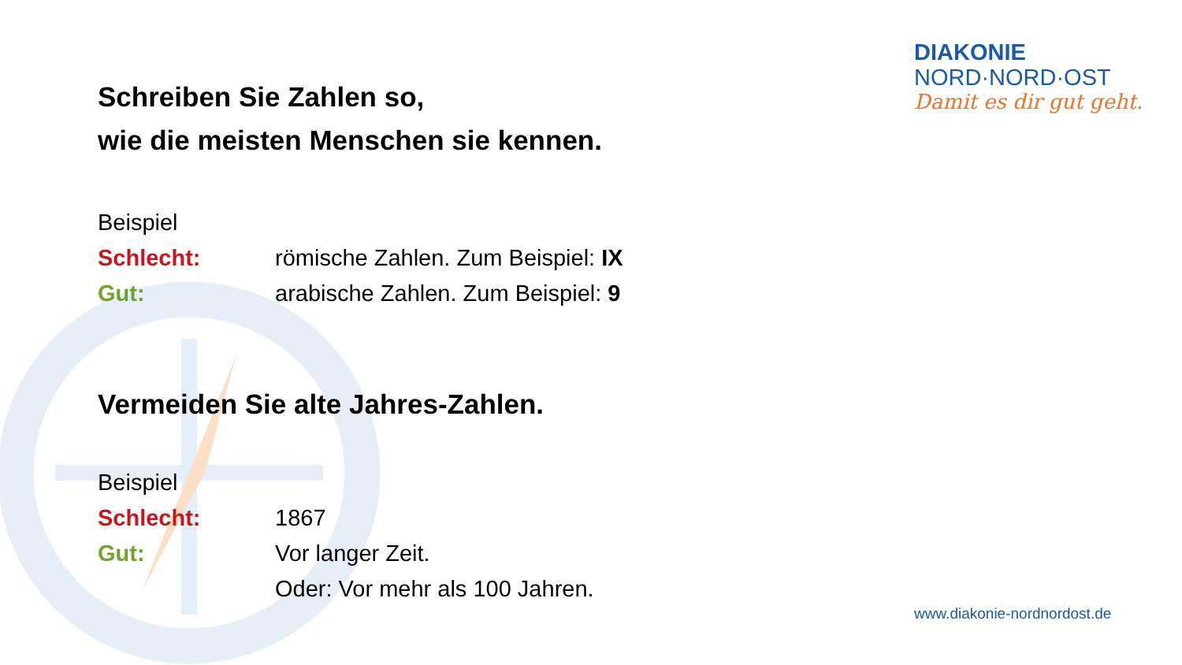Schreiben Sie Zahlen so,
wie die meisten Menschen sie kennen.
Beispiel
Schlecht: römische Zahlen. Zum Beispiel: IX
Gut: arabische Zahlen. Zum Beispiel: 9
Vermeiden Sie alte Jahres-Zahlen.
Beispiel
Schlecht: 1867
Gut: Vor langer Zeit.
Oder: Vor mehr als 100 Jahren.
DIAKONIE
NORD·NORD·OST
Damit es dir gut geht.
www.diakonie-nordnordost.de